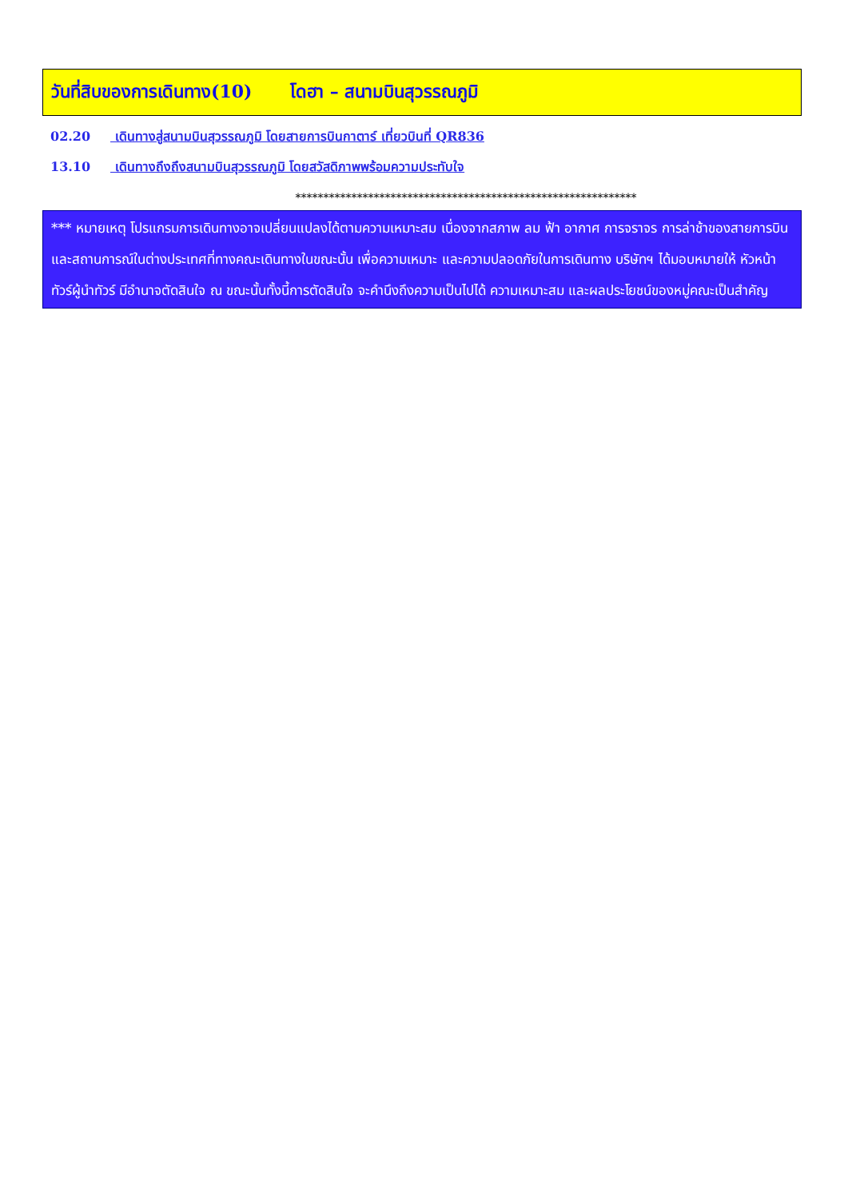วันที่สิบของการเดินทาง(10) โดฮา – สนามบินสุวรรณภูมิ
02.20 เดินทางสู่สนามบินสุวรรณภูมิ โดยสายการบินกาตาร์ เที่ยวบินที่ QR836
13.10 เดินทางถึงถึงสนามบินสุวรรณภูมิ โดยสวัสดิภาพพร้อมความประทับใจ
*************************************************************
*** หมายเหตุ โปรแกรมการเดินทางอาจเปลี่ยนแปลงได้ตามความเหมาะสม เนื่องจากสภาพ ลม ฟ้า อากาศ การจราจร การล่าช้าของสายการบิน และสถานการณ์ในต่างประเทศที่ทางคณะเดินทางในขณะนั้น เพื่อความเหมาะ และความปลอดภัยในการเดินทาง บริษัทฯ ได้มอบหมายให้ หัวหน้าทัวร์ผู้นำทัวร์ มีอำนาจตัดสินใจ ณ ขณะนั้นทั้งนี้การตัดสินใจ จะคำนึงถึงความเป็นไปได้ ความเหมาะสม และผลประโยชน์ของหมู่คณะเป็นสำคัญ